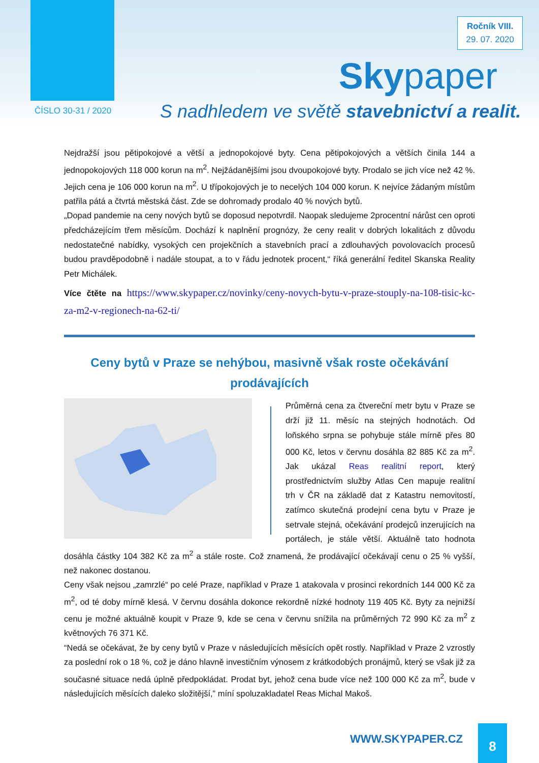Ročník VIII.
29. 07. 2020
Skypaper
ČÍSLO 30-31 / 2020
S nadhledem ve světě stavebnictví a realit.
Nejdražší jsou pětipokojové a větší a jednopokojové byty. Cena pětipokojových a větších činila 144 a jednopokojových 118 000 korun na m<sup>2</sup>. Nejžádanějšími jsou dvoupokojové byty. Prodalo se jich více než 42 %. Jejich cena je 106 000 korun na m<sup>2</sup>. U třípokojových je to necelých 104 000 korun. K nejvíce žádaným místům patřila pátá a čtvrtá městská část. Zde se dohromady prodalo 40 % nových bytů.
„Dopad pandemie na ceny nových bytů se doposud nepotvrdil. Naopak sledujeme 2procentní nárůst cen oproti předcházejícím třem měsícům. Dochází k naplnění prognózy, že ceny realit v dobrých lokalitách z důvodu nedostatečné nabídky, vysokých cen projekčních a stavebních prací a zdlouhavých povolovacích procesů budou pravděpodobně i nadále stoupat, a to v řádu jednotek procent,“ říká generální ředitel Skanska Reality Petr Michálek.
Více čtěte na https://www.skypaper.cz/novinky/ceny-novych-bytu-v-praze-stouply-na-108-tisic-kc-za-m2-v-regionech-na-62-ti/
Ceny bytů v Praze se nehýbou, masivně však roste očekávání prodávajících
Průměrná cena za čtvereční metr bytu v Praze se drží již 11. měsíc na stejných hodnotách. Od loňského srpna se pohybuje stále mírně přes 80 000 Kč, letos v červnu dosáhla 82 885 Kč za m<sup>2</sup>. Jak ukázal Reas realitní report, který prostřednictvím služby Atlas Cen mapuje realitní trh v ČR na základě dat z Katastru nemovitostí, zatímco skutečná prodejní cena bytu v Praze je setrvale stejná, očekávání prodejců inzerujících na portálech, je stále větší. Aktuálně tato hodnota dosáhla částky 104 382 Kč za m<sup>2</sup> a stále roste. Což znamená, že prodávající očekávají cenu o 25 % vyšší, než nakonec dostanou.
Ceny však nejsou „zamrzlé“ po celé Praze, například v Praze 1 atakovala v prosinci rekordních 144 000 Kč za m<sup>2</sup>, od té doby mírně klesá. V červnu dosáhla dokonce rekordně nízké hodnoty 119 405 Kč. Byty za nejnižší cenu je možné aktuálně koupit v Praze 9, kde se cena v červnu snížila na průměrných 72 990 Kč za m<sup>2</sup> z květnových 76 371 Kč.
“Nedá se očekávat, že by ceny bytů v Praze v následujících měsících opět rostly. Například v Praze 2 vzrostly za poslední rok o 18 %, což je dáno hlavně investičním výnosem z krátkodobých pronájmů, který se však již za současné situace nedá úplně předpokládat. Prodat byt, jehož cena bude více než 100 000 Kč za m<sup>2</sup>, bude v následujících měsících daleko složitější,” míní spoluzakladatel Reas Michal Makoš.
WWW.SKYPAPER.CZ 8